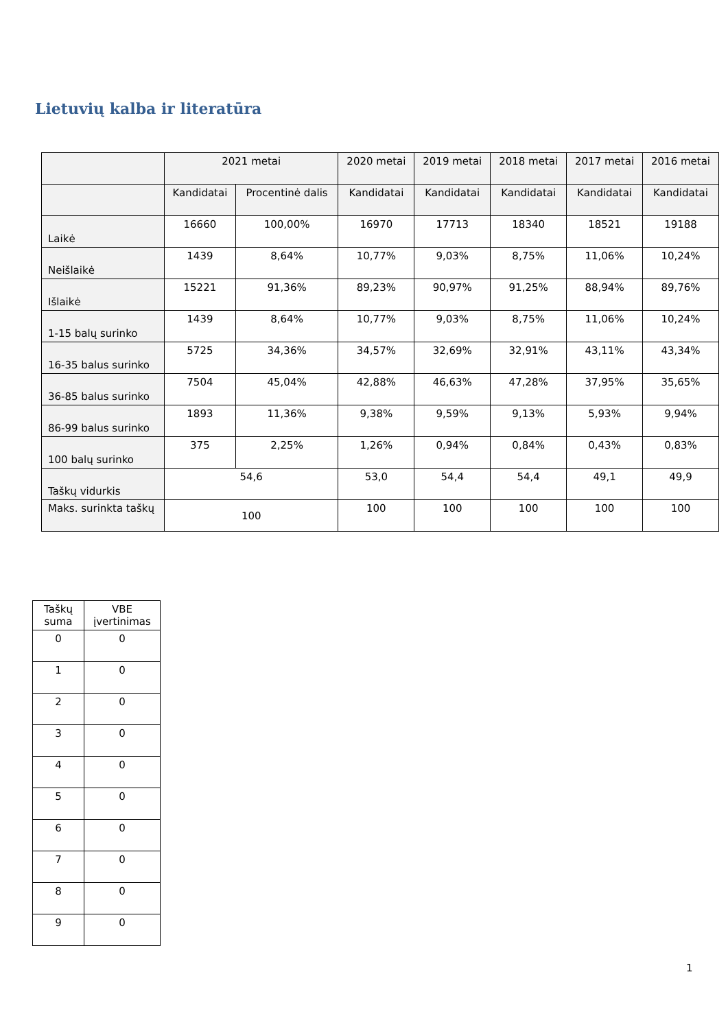Lietuvių kalba ir literatūra
| | 2021 metai | | 2020 metai | 2019 metai | 2018 metai | 2017 metai | 2016 metai |
| --- | --- | --- | --- | --- | --- | --- | --- |
| | Kandidatai | Procentinė dalis | Kandidatai | Kandidatai | Kandidatai | Kandidatai | Kandidatai |
| Laikė | 16660 | 100,00% | 16970 | 17713 | 18340 | 18521 | 19188 |
| Neišlaikė | 1439 | 8,64% | 10,77% | 9,03% | 8,75% | 11,06% | 10,24% |
| Išlaikė | 15221 | 91,36% | 89,23% | 90,97% | 91,25% | 88,94% | 89,76% |
| 1-15 balų surinko | 1439 | 8,64% | 10,77% | 9,03% | 8,75% | 11,06% | 10,24% |
| 16-35 balus surinko | 5725 | 34,36% | 34,57% | 32,69% | 32,91% | 43,11% | 43,34% |
| 36-85 balus surinko | 7504 | 45,04% | 42,88% | 46,63% | 47,28% | 37,95% | 35,65% |
| 86-99 balus surinko | 1893 | 11,36% | 9,38% | 9,59% | 9,13% | 5,93% | 9,94% |
| 100 balų surinko | 375 | 2,25% | 1,26% | 0,94% | 0,84% | 0,43% | 0,83% |
| Taškų vidurkis | 54,6 | | 53,0 | 54,4 | 54,4 | 49,1 | 49,9 |
| Maks. surinkta taškų | 100 | | 100 | 100 | 100 | 100 | 100 |
| Taškų suma | VBE įvertinimas |
| --- | --- |
| 0 | 0 |
| 1 | 0 |
| 2 | 0 |
| 3 | 0 |
| 4 | 0 |
| 5 | 0 |
| 6 | 0 |
| 7 | 0 |
| 8 | 0 |
| 9 | 0 |
1